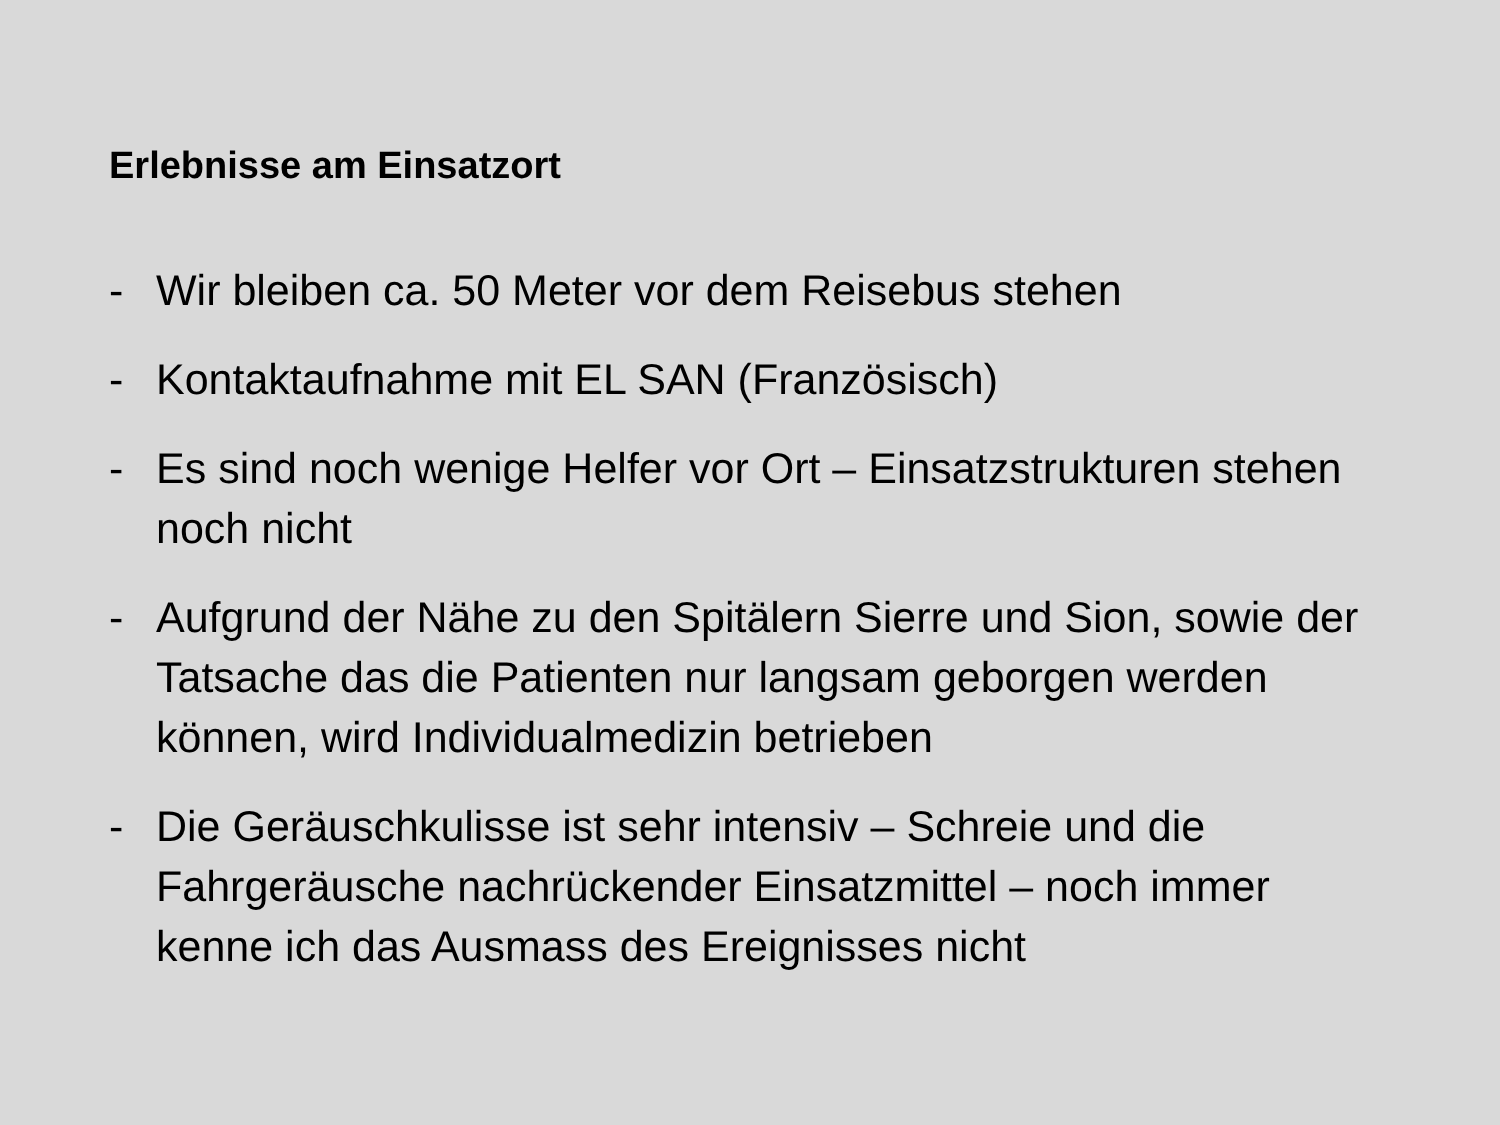Erlebnisse am Einsatzort
- Wir bleiben ca. 50 Meter vor dem Reisebus stehen
- Kontaktaufnahme mit EL SAN (Französisch)
- Es sind noch wenige Helfer vor Ort – Einsatzstrukturen stehen noch nicht
- Aufgrund der Nähe zu den Spitälern Sierre und Sion, sowie der Tatsache das die Patienten nur langsam geborgen werden können, wird Individualmedizin betrieben
- Die Geräuschkulisse ist sehr intensiv – Schreie und die Fahrgeräusche nachrückender Einsatzmittel – noch immer kenne ich das Ausmass des Ereignisses nicht